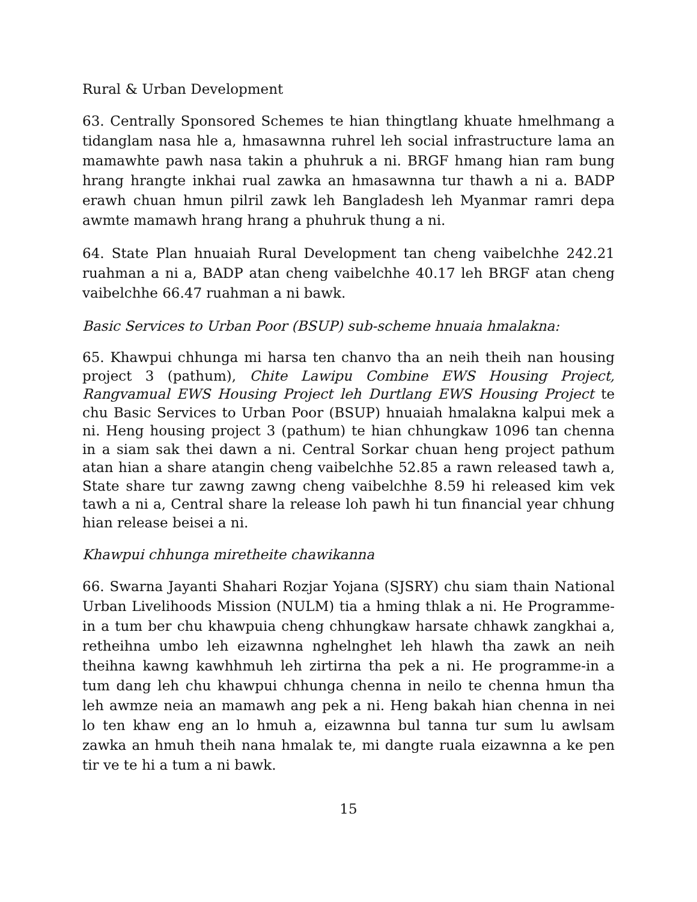Rural & Urban Development
63. Centrally Sponsored Schemes te hian thingtlang khuate hmelhmang a tidanglam nasa hle a, hmasawnna ruhrel leh social infrastructure lama an mamawhte pawh nasa takin a phuhruk a ni. BRGF hmang hian ram bung hrang hrangte inkhai rual zawka an hmasawnna tur thawh a ni a. BADP erawh chuan hmun pilril zawk leh Bangladesh leh Myanmar ramri depa awmte mamawh hrang hrang a phuhruk thung a ni.
64. State Plan hnuaiah Rural Development tan cheng vaibelchhe 242.21 ruahman a ni a, BADP atan cheng vaibelchhe 40.17 leh BRGF atan cheng vaibelchhe 66.47 ruahman a ni bawk.
Basic Services to Urban Poor (BSUP) sub-scheme hnuaia hmalakna:
65. Khawpui chhunga mi harsa ten chanvo tha an neih theih nan housing project 3 (pathum), Chite Lawipu Combine EWS Housing Project, Rangvamual EWS Housing Project leh Durtlang EWS Housing Project te chu Basic Services to Urban Poor (BSUP) hnuaiah hmalakna kalpui mek a ni. Heng housing project 3 (pathum) te hian chhungkaw 1096 tan chenna in a siam sak thei dawn a ni. Central Sorkar chuan heng project pathum atan hian a share atangin cheng vaibelchhe 52.85 a rawn released tawh a, State share tur zawng zawng cheng vaibelchhe 8.59 hi released kim vek tawh a ni a, Central share la release loh pawh hi tun financial year chhung hian release beisei a ni.
Khawpui chhunga miretheite chawikanna
66. Swarna Jayanti Shahari Rozjar Yojana (SJSRY) chu siam thain National Urban Livelihoods Mission (NULM) tia a hming thlak a ni. He Programme-in a tum ber chu khawpuia cheng chhungkaw harsate chhawk zangkhai a, retheihna umbo leh eizawnna nghelnghet leh hlawh tha zawk an neih theihna kawng kawhhmuh leh zirtirna tha pek a ni. He programme-in a tum dang leh chu khawpui chhunga chenna in neilo te chenna hmun tha leh awmze neia an mamawh ang pek a ni. Heng bakah hian chenna in nei lo ten khaw eng an lo hmuh a, eizawnna bul tanna tur sum lu awlsam zawka an hmuh theih nana hmalak te, mi dangte ruala eizawnna a ke pen tir ve te hi a tum a ni bawk.
15